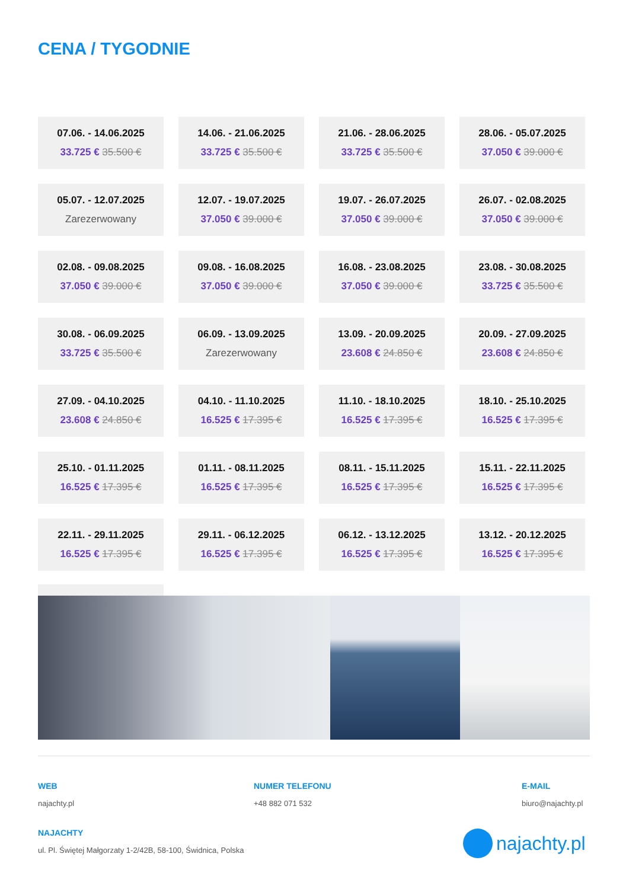CENA / TYGODNIE
07.06. - 14.06.2025
33.725 € 35.500 €
14.06. - 21.06.2025
33.725 € 35.500 €
21.06. - 28.06.2025
33.725 € 35.500 €
28.06. - 05.07.2025
37.050 € 39.000 €
05.07. - 12.07.2025
Zarezerwowany
12.07. - 19.07.2025
37.050 € 39.000 €
19.07. - 26.07.2025
37.050 € 39.000 €
26.07. - 02.08.2025
37.050 € 39.000 €
02.08. - 09.08.2025
37.050 € 39.000 €
09.08. - 16.08.2025
37.050 € 39.000 €
16.08. - 23.08.2025
37.050 € 39.000 €
23.08. - 30.08.2025
33.725 € 35.500 €
30.08. - 06.09.2025
33.725 € 35.500 €
06.09. - 13.09.2025
Zarezerwowany
13.09. - 20.09.2025
23.608 € 24.850 €
20.09. - 27.09.2025
23.608 € 24.850 €
27.09. - 04.10.2025
23.608 € 24.850 €
04.10. - 11.10.2025
16.525 € 17.395 €
11.10. - 18.10.2025
16.525 € 17.395 €
18.10. - 25.10.2025
16.525 € 17.395 €
25.10. - 01.11.2025
16.525 € 17.395 €
01.11. - 08.11.2025
16.525 € 17.395 €
08.11. - 15.11.2025
16.525 € 17.395 €
15.11. - 22.11.2025
16.525 € 17.395 €
22.11. - 29.11.2025
16.525 € 17.395 €
29.11. - 06.12.2025
16.525 € 17.395 €
06.12. - 13.12.2025
16.525 € 17.395 €
13.12. - 20.12.2025
16.525 € 17.395 €
WEB
najachty.pl
NUMER TELEFONU
+48 882 071 532
E-MAIL
biuro@najachty.pl
NAJACHTY
ul. Pl. Świętej Małgorzaty 1-2/42B, 58-100, Świdnica, Polska
najachty.pl